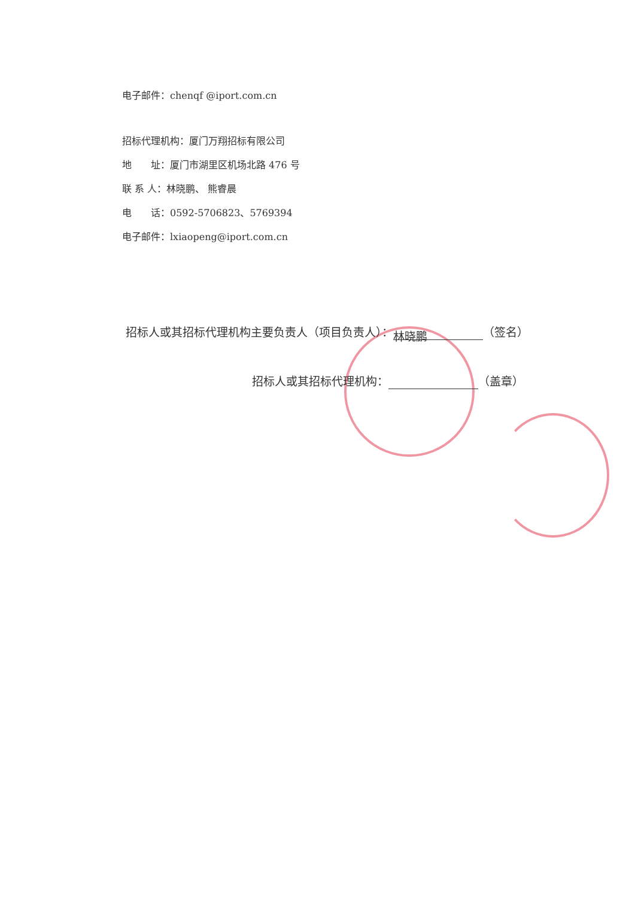电子邮件：chenqf @iport.com.cn
招标代理机构：厦门万翔招标有限公司
地　　址：厦门市湖里区机场北路 476 号
联 系 人：林晓鹏、 熊睿晨
电　　话：0592-5706823、5769394
电子邮件：lxiaopeng@iport.com.cn
招标人或其招标代理机构主要负责人（项目负责人）： 林晓鹏 （签名）
招标人或其招标代理机构： （盖章）